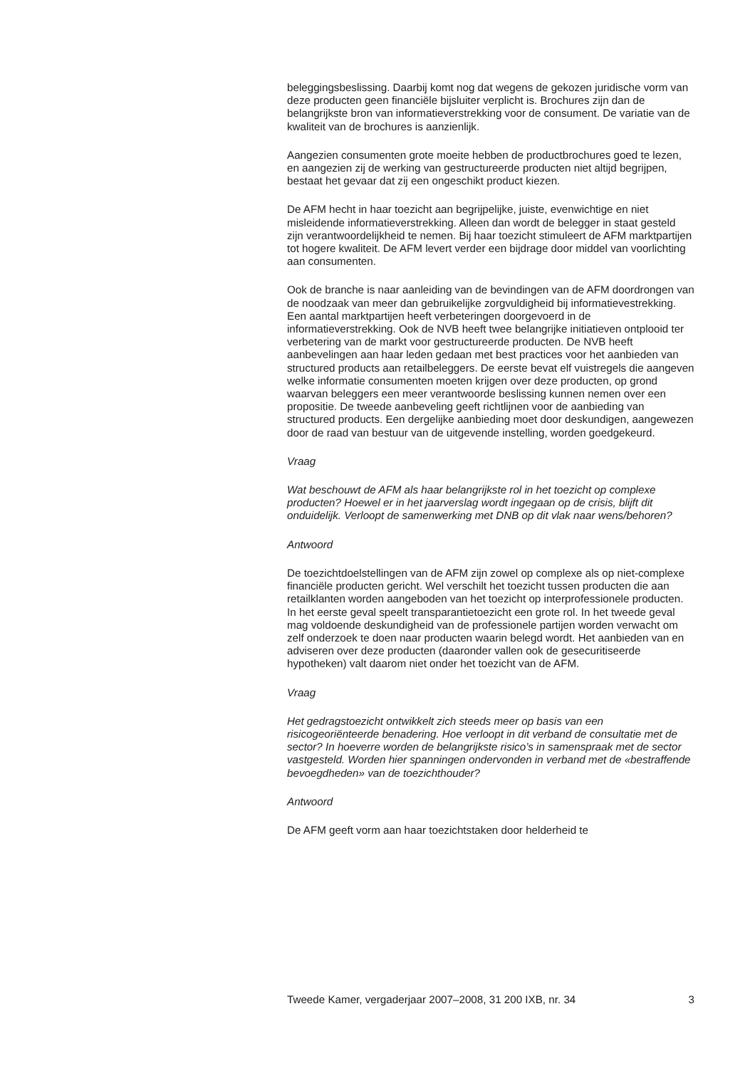beleggingsbeslissing. Daarbij komt nog dat wegens de gekozen juridische vorm van deze producten geen financiële bijsluiter verplicht is. Brochures zijn dan de belangrijkste bron van informatieverstrekking voor de consument. De variatie van de kwaliteit van de brochures is aanzienlijk.
Aangezien consumenten grote moeite hebben de productbrochures goed te lezen, en aangezien zij de werking van gestructureerde producten niet altijd begrijpen, bestaat het gevaar dat zij een ongeschikt product kiezen.
De AFM hecht in haar toezicht aan begrijpelijke, juiste, evenwichtige en niet misleidende informatieverstrekking. Alleen dan wordt de belegger in staat gesteld zijn verantwoordelijkheid te nemen. Bij haar toezicht stimuleert de AFM marktpartijen tot hogere kwaliteit. De AFM levert verder een bijdrage door middel van voorlichting aan consumenten.
Ook de branche is naar aanleiding van de bevindingen van de AFM doordrongen van de noodzaak van meer dan gebruikelijke zorgvuldigheid bij informatievestrekking. Een aantal marktpartijen heeft verbeteringen doorgevoerd in de informatieverstrekking. Ook de NVB heeft twee belangrijke initiatieven ontplooid ter verbetering van de markt voor gestructureerde producten. De NVB heeft aanbevelingen aan haar leden gedaan met best practices voor het aanbieden van structured products aan retailbeleggers. De eerste bevat elf vuistregels die aangeven welke informatie consumenten moeten krijgen over deze producten, op grond waarvan beleggers een meer verantwoorde beslissing kunnen nemen over een propositie. De tweede aanbeveling geeft richtlijnen voor de aanbieding van structured products. Een dergelijke aanbieding moet door deskundigen, aangewezen door de raad van bestuur van de uitgevende instelling, worden goedgekeurd.
Vraag
Wat beschouwt de AFM als haar belangrijkste rol in het toezicht op complexe producten? Hoewel er in het jaarverslag wordt ingegaan op de crisis, blijft dit onduidelijk. Verloopt de samenwerking met DNB op dit vlak naar wens/behoren?
Antwoord
De toezichtdoelstellingen van de AFM zijn zowel op complexe als op niet-complexe financiële producten gericht. Wel verschilt het toezicht tussen producten die aan retailklanten worden aangeboden van het toezicht op interprofessionele producten. In het eerste geval speelt transparantietoezicht een grote rol. In het tweede geval mag voldoende deskundigheid van de professionele partijen worden verwacht om zelf onderzoek te doen naar producten waarin belegd wordt. Het aanbieden van en adviseren over deze producten (daaronder vallen ook de gesecuritiseerde hypotheken) valt daarom niet onder het toezicht van de AFM.
Vraag
Het gedragstoezicht ontwikkelt zich steeds meer op basis van een risicogeoriënteerde benadering. Hoe verloopt in dit verband de consultatie met de sector? In hoeverre worden de belangrijkste risico’s in samenspraak met de sector vastgesteld. Worden hier spanningen ondervonden in verband met de «bestraffende bevoegdheden» van de toezichthouder?
Antwoord
De AFM geeft vorm aan haar toezichtstaken door helderheid te
Tweede Kamer, vergaderjaar 2007–2008, 31 200 IXB, nr. 34 3